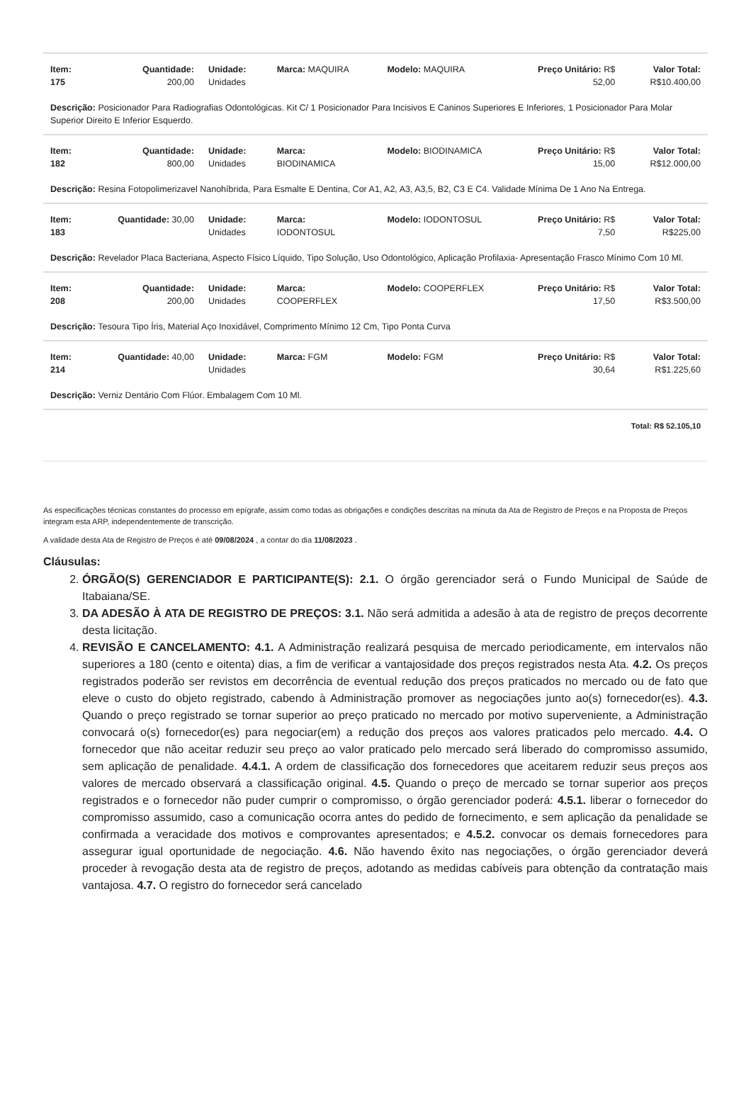| Item: 175 | Quantidade: 200,00 | Unidade: Unidades | Marca: MAQUIRA | Modelo: MAQUIRA | Preço Unitário: R$ 52,00 | Valor Total: R$10.400,00 |
| Descrição: Posicionador Para Radiografias Odontológicas. Kit C/ 1 Posicionador Para Incisivos E Caninos Superiores E Inferiores, 1 Posicionador Para Molar Superior Direito E Inferior Esquerdo. | | | | | | |
| Item: 182 | Quantidade: 800,00 | Unidade: Unidades | Marca: BIODINAMICA | Modelo: BIODINAMICA | Preço Unitário: R$ 15,00 | Valor Total: R$12.000,00 |
| Descrição: Resina Fotopolimerizavel Nanohíbrida, Para Esmalte E Dentina, Cor A1, A2, A3, A3,5, B2, C3 E C4. Validade Mínima De 1 Ano Na Entrega. | | | | | | |
| Item: 183 | Quantidade: 30,00 | Unidade: Unidades | Marca: IODONTOSUL | Modelo: IODONTOSUL | Preço Unitário: R$ 7,50 | Valor Total: R$225,00 |
| Descrição: Revelador Placa Bacteriana, Aspecto Físico Líquido, Tipo Solução, Uso Odontológico, Aplicação Profilaxia- Apresentação Frasco Mínimo Com 10 Ml. | | | | | | |
| Item: 208 | Quantidade: 200,00 | Unidade: Unidades | Marca: COOPERFLEX | Modelo: COOPERFLEX | Preço Unitário: R$ 17,50 | Valor Total: R$3.500,00 |
| Descrição: Tesoura Tipo Íris, Material Aço Inoxidável, Comprimento Mínimo 12 Cm, Tipo Ponta Curva | | | | | | |
| Item: 214 | Quantidade: 40,00 | Unidade: Unidades | Marca: FGM | Modelo: FGM | Preço Unitário: R$ 30,64 | Valor Total: R$1.225,60 |
| Descrição: Verniz Dentário Com Flúor. Embalagem Com 10 Ml. | | | | | | |
| Total: R$ 52.105,10 | | | | | | |
As especificações técnicas constantes do processo em epígrafe, assim como todas as obrigações e condições descritas na minuta da Ata de Registro de Preços e na Proposta de Preços integram esta ARP, independentemente de transcrição.
A validade desta Ata de Registro de Preços é até 09/08/2024 , a contar do dia 11/08/2023 .
Cláusulas:
2. ÓRGÃO(S) GERENCIADOR E PARTICIPANTE(S): 2.1. O órgão gerenciador será o Fundo Municipal de Saúde de Itabaiana/SE.
3. DA ADESÃO À ATA DE REGISTRO DE PREÇOS: 3.1. Não será admitida a adesão à ata de registro de preços decorrente desta licitação.
4. REVISÃO E CANCELAMENTO: 4.1. A Administração realizará pesquisa de mercado periodicamente, em intervalos não superiores a 180 (cento e oitenta) dias, a fim de verificar a vantajosidade dos preços registrados nesta Ata. 4.2. Os preços registrados poderão ser revistos em decorrência de eventual redução dos preços praticados no mercado ou de fato que eleve o custo do objeto registrado, cabendo à Administração promover as negociações junto ao(s) fornecedor(es). 4.3. Quando o preço registrado se tornar superior ao preço praticado no mercado por motivo superveniente, a Administração convocará o(s) fornecedor(es) para negociar(em) a redução dos preços aos valores praticados pelo mercado. 4.4. O fornecedor que não aceitar reduzir seu preço ao valor praticado pelo mercado será liberado do compromisso assumido, sem aplicação de penalidade. 4.4.1. A ordem de classificação dos fornecedores que aceitarem reduzir seus preços aos valores de mercado observará a classificação original. 4.5. Quando o preço de mercado se tornar superior aos preços registrados e o fornecedor não puder cumprir o compromisso, o órgão gerenciador poderá: 4.5.1. liberar o fornecedor do compromisso assumido, caso a comunicação ocorra antes do pedido de fornecimento, e sem aplicação da penalidade se confirmada a veracidade dos motivos e comprovantes apresentados; e 4.5.2. convocar os demais fornecedores para assegurar igual oportunidade de negociação. 4.6. Não havendo êxito nas negociações, o órgão gerenciador deverá proceder à revogação desta ata de registro de preços, adotando as medidas cabíveis para obtenção da contratação mais vantajosa. 4.7. O registro do fornecedor será cancelado